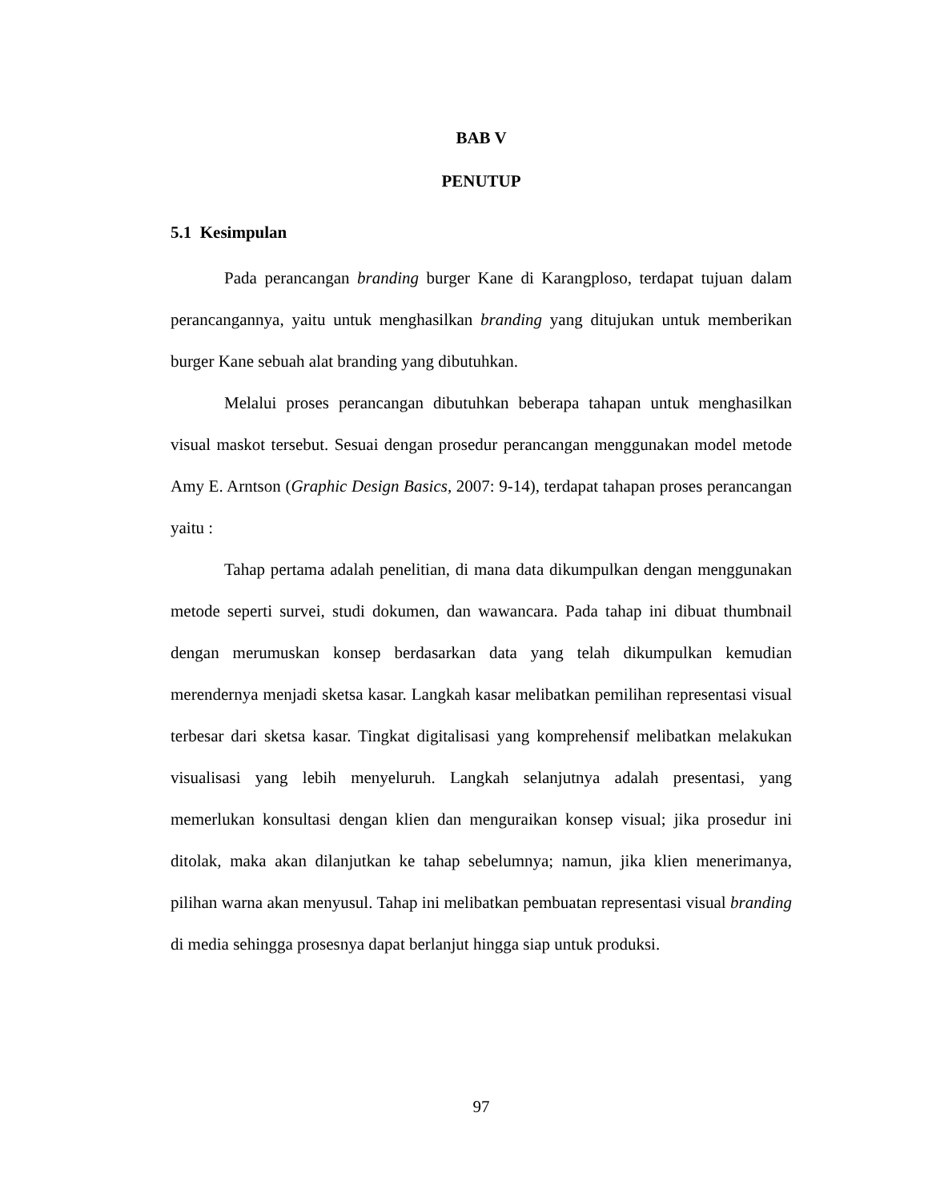BAB V
PENUTUP
5.1 Kesimpulan
Pada perancangan branding burger Kane di Karangploso, terdapat tujuan dalam perancangannya, yaitu untuk menghasilkan branding yang ditujukan untuk memberikan burger Kane sebuah alat branding yang dibutuhkan.
Melalui proses perancangan dibutuhkan beberapa tahapan untuk menghasilkan visual maskot tersebut. Sesuai dengan prosedur perancangan menggunakan model metode Amy E. Arntson (Graphic Design Basics, 2007: 9-14), terdapat tahapan proses perancangan yaitu :
Tahap pertama adalah penelitian, di mana data dikumpulkan dengan menggunakan metode seperti survei, studi dokumen, dan wawancara. Pada tahap ini dibuat thumbnail dengan merumuskan konsep berdasarkan data yang telah dikumpulkan kemudian merendernya menjadi sketsa kasar. Langkah kasar melibatkan pemilihan representasi visual terbesar dari sketsa kasar. Tingkat digitalisasi yang komprehensif melibatkan melakukan visualisasi yang lebih menyeluruh. Langkah selanjutnya adalah presentasi, yang memerlukan konsultasi dengan klien dan menguraikan konsep visual; jika prosedur ini ditolak, maka akan dilanjutkan ke tahap sebelumnya; namun, jika klien menerimanya, pilihan warna akan menyusul. Tahap ini melibatkan pembuatan representasi visual branding di media sehingga prosesnya dapat berlanjut hingga siap untuk produksi.
97